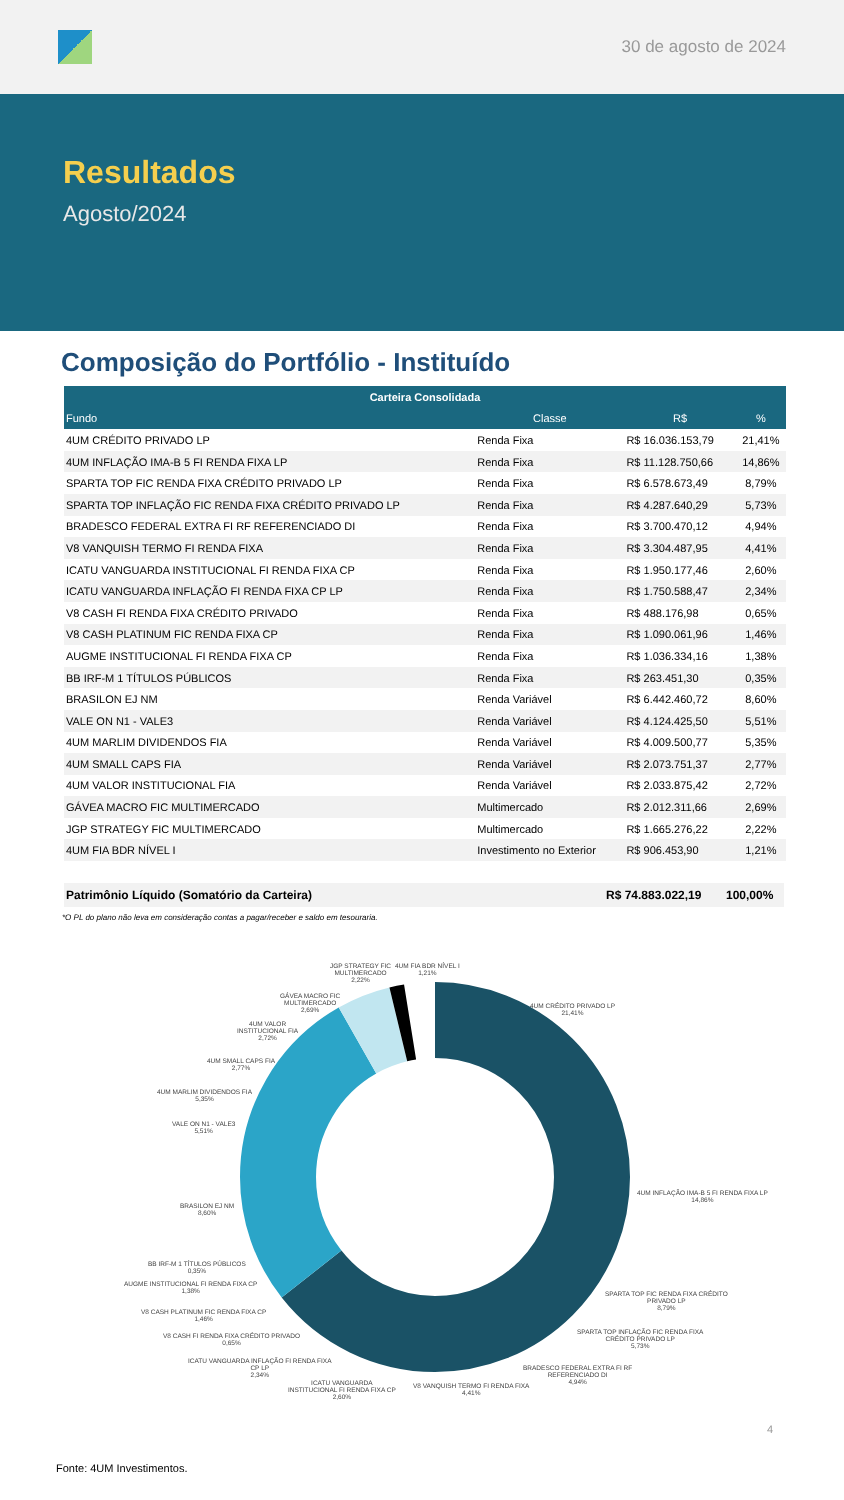30 de agosto de 2024
Resultados
Agosto/2024
Composição do Portfólio - Instituído
| Carteira Consolidada | | | |
| --- | --- | --- | --- |
| Fundo | Classe | R$ | % |
| 4UM CRÉDITO PRIVADO LP | Renda Fixa | R$ 16.036.153,79 | 21,41% |
| 4UM INFLAÇÃO IMA-B 5 FI RENDA FIXA LP | Renda Fixa | R$ 11.128.750,66 | 14,86% |
| SPARTA TOP FIC RENDA FIXA CRÉDITO PRIVADO LP | Renda Fixa | R$ 6.578.673,49 | 8,79% |
| SPARTA TOP INFLAÇÃO FIC RENDA FIXA CRÉDITO PRIVADO LP | Renda Fixa | R$ 4.287.640,29 | 5,73% |
| BRADESCO FEDERAL EXTRA FI RF REFERENCIADO DI | Renda Fixa | R$ 3.700.470,12 | 4,94% |
| V8 VANQUISH TERMO FI RENDA FIXA | Renda Fixa | R$ 3.304.487,95 | 4,41% |
| ICATU VANGUARDA INSTITUCIONAL FI RENDA FIXA CP | Renda Fixa | R$ 1.950.177,46 | 2,60% |
| ICATU VANGUARDA INFLAÇÃO FI RENDA FIXA CP LP | Renda Fixa | R$ 1.750.588,47 | 2,34% |
| V8 CASH FI RENDA FIXA CRÉDITO PRIVADO | Renda Fixa | R$ 488.176,98 | 0,65% |
| V8 CASH PLATINUM FIC RENDA FIXA CP | Renda Fixa | R$ 1.090.061,96 | 1,46% |
| AUGME INSTITUCIONAL FI RENDA FIXA CP | Renda Fixa | R$ 1.036.334,16 | 1,38% |
| BB IRF-M 1 TÍTULOS PÚBLICOS | Renda Fixa | R$ 263.451,30 | 0,35% |
| BRASILON EJ NM | Renda Variável | R$ 6.442.460,72 | 8,60% |
| VALE ON N1 - VALE3 | Renda Variável | R$ 4.124.425,50 | 5,51% |
| 4UM MARLIM DIVIDENDOS FIA | Renda Variável | R$ 4.009.500,77 | 5,35% |
| 4UM SMALL CAPS FIA | Renda Variável | R$ 2.073.751,37 | 2,77% |
| 4UM VALOR INSTITUCIONAL FIA | Renda Variável | R$ 2.033.875,42 | 2,72% |
| GÁVEA MACRO FIC MULTIMERCADO | Multimercado | R$ 2.012.311,66 | 2,69% |
| JGP STRATEGY FIC MULTIMERCADO | Multimercado | R$ 1.665.276,22 | 2,22% |
| 4UM FIA BDR NÍVEL I | Investimento no Exterior | R$ 906.453,90 | 1,21% |
Patrimônio Líquido (Somatório da Carteira) R$ 74.883.022,19 100,00%
*O PL do plano não leva em consideração contas a pagar/receber e saldo em tesouraria.
JGP STRATEGY FIC
MULTIMERCADO
2,22%
4UM FIA BDR NÍVEL I
1,21%
GÁVEA MACRO FIC
MULTIMERCADO
2,69%
4UM CRÉDITO PRIVADO LP
21,41%
4UM VALOR
INSTITUCIONAL FIA
2,72%
4UM SMALL CAPS FIA
2,77%
4UM MARLIM DIVIDENDOS FIA
5,35%
VALE ON N1 - VALE3
5,51%
4UM INFLAÇÃO IMA-B 5 FI RENDA FIXA LP
14,86%
BRASILON EJ NM
8,60%
BB IRF-M 1 TÍTULOS PÚBLICOS
0,35%
AUGME INSTITUCIONAL FI RENDA FIXA CP
1,38%
SPARTA TOP FIC RENDA FIXA CRÉDITO
PRIVADO LP
8,79%
V8 CASH PLATINUM FIC RENDA FIXA CP
1,46%
SPARTA TOP INFLAÇÃO FIC RENDA FIXA
CRÉDITO PRIVADO LP
5,73%
V8 CASH FI RENDA FIXA CRÉDITO PRIVADO
0,65%
ICATU VANGUARDA INFLAÇÃO FI RENDA FIXA
CP LP
2,34%
BRADESCO FEDERAL EXTRA FI RF
REFERENCIADO DI
4,94%
ICATU VANGUARDA
INSTITUCIONAL FI RENDA FIXA CP
2,60%
V8 VANQUISH TERMO FI RENDA FIXA
4,41%
4
Fonte: 4UM Investimentos.